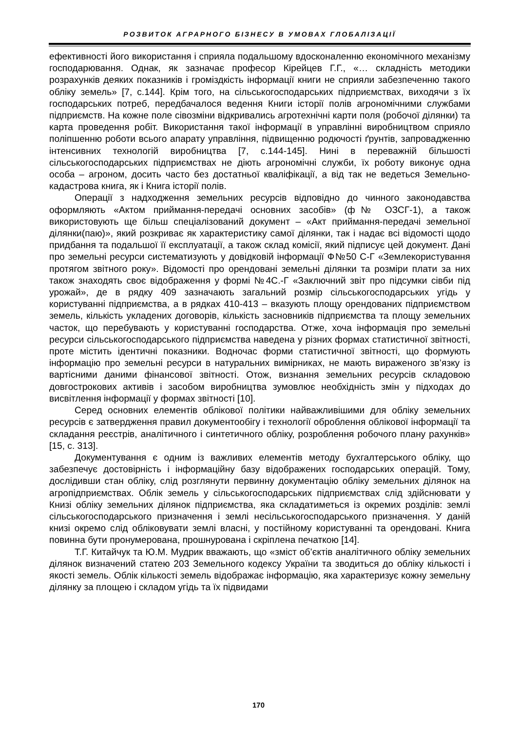РОЗВИТОК АГРАРНОГО БІЗНЕСУ В УМОВАХ ГЛОБАЛІЗАЦІЇ
ефективності його використання і сприяла подальшому вдосконаленню економічного механізму господарювання. Однак, як зазначає професор Кірейцев Г.Г., «… складність методики розрахунків деяких показників і громіздкість інформації книги не сприяли забезпеченню такого обліку земель» [7, с.144]. Крім того, на сільськогосподарських підприємствах, виходячи з їх господарських потреб, передбачалося ведення Книги історії полів агрономічними службами підприємств. На кожне поле сівозміни відкривались агротехнічні карти поля (робочої ділянки) та карта проведення робіт. Використання такої інформації в управлінні виробництвом сприяло поліпшенню роботи всього апарату управління, підвищенню родючості ґрунтів, запровадженню інтенсивних технологій виробництва [7, с.144-145]. Нині в переважній більшості сільськогосподарських підприємствах не діють агрономічні служби, їх роботу виконує одна особа – агроном, досить часто без достатньої кваліфікації, а від так не ведеться Земельно-кадастрова книга, як і Книга історії полів.
Операції з надходження земельних ресурсів відповідно до чинного законодавства оформляють «Актом приймання-передачі основних засобів» (ф№ ОЗСГ-1), а також використовують ще більш спеціалізований документ – «Акт приймання-передачі земельної ділянки(паю)», який розкриває як характеристику самої ділянки, так і надає всі відомості щодо придбання та подальшої її експлуатації, а також склад комісії, який підписує цей документ. Дані про земельні ресурси систематизують у довідковій інформації Ф№50 С-Г «Землекористування протягом звітного року». Відомості про орендовані земельні ділянки та розміри плати за них також знаходять своє відображення у формі №4С.-Г «Заключний звіт про підсумки сівби під урожай», де в рядку 409 зазначають загальний розмір сільськогосподарських угідь у користуванні підприємства, а в рядках 410-413 – вказують площу орендованих підприємством земель, кількість укладених договорів, кількість засновників підприємства та площу земельних часток, що перебувають у користуванні господарства. Отже, хоча інформація про земельні ресурси сільськогосподарського підприємства наведена у різних формах статистичної звітності, проте містить ідентичні показники. Водночас форми статистичної звітності, що формують інформацію про земельні ресурси в натуральних вимірниках, не мають вираженого зв’язку із вартісними даними фінансової звітності. Отож, визнання земельних ресурсів складовою довгострокових активів і засобом виробництва зумовлює необхідність змін у підходах до висвітлення інформації у формах звітності [10].
Серед основних елементів облікової політики найважливішими для обліку земельних ресурсів є затвердження правил документообігу і технології оброблення облікової інформації та складання реєстрів, аналітичного і синтетичного обліку, розроблення робочого плану рахунків» [15, с. 313].
Документування є одним із важливих елементів методу бухгалтерського обліку, що забезпечує достовірність і інформаційну базу відображених господарських операцій. Тому, дослідивши стан обліку, слід розглянути первинну документацію обліку земельних ділянок на агропідприємствах. Облік земель у сільськогосподарських підприємствах слід здійснювати у Книзі обліку земельних ділянок підприємства, яка складатиметься із окремих розділів: землі сільськогосподарського призначення і землі несільськогосподарського призначення. У даній книзі окремо слід обліковувати землі власні, у постійному користуванні та орендовані. Книга повинна бути пронумерована, прошнурована і скріплена печаткою [14].
Т.Г. Китайчук та Ю.М. Мудрик вважають, що «зміст об’єктів аналітичного обліку земельних ділянок визначений статею 203 Земельного кодексу України та зводиться до обліку кількості і якості земель. Облік кількості земель відображає інформацію, яка характеризує кожну земельну ділянку за площею і складом угідь та їх підвидами
170